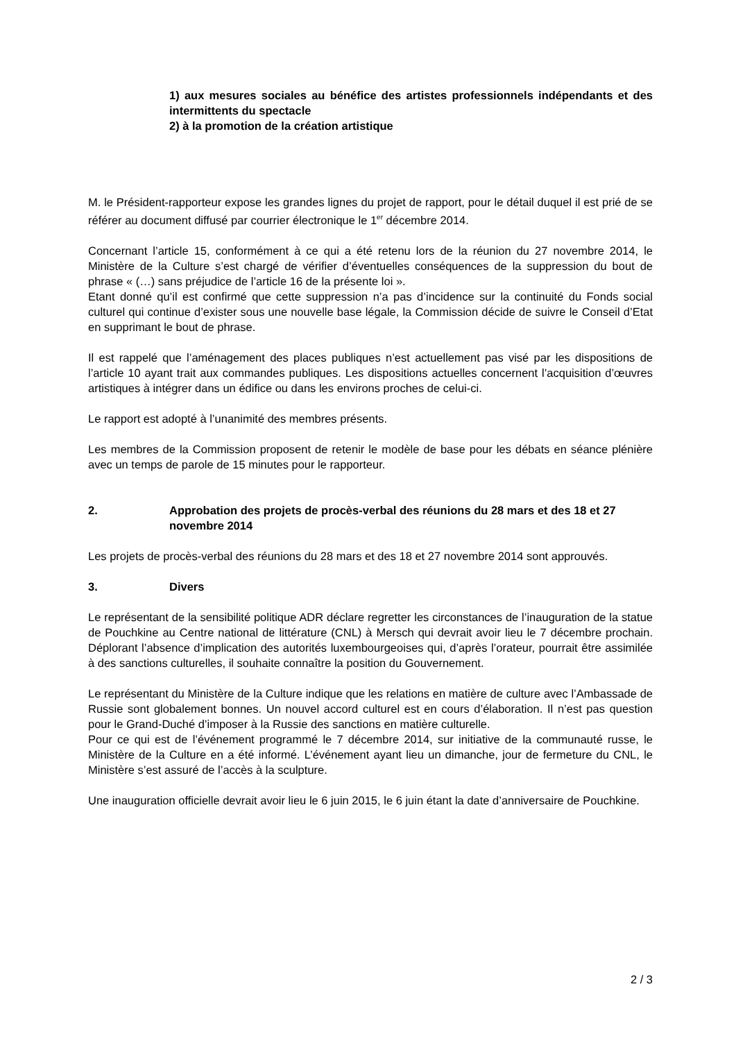1) aux mesures sociales au bénéfice des artistes professionnels indépendants et des intermittents du spectacle
2) à la promotion de la création artistique
M. le Président-rapporteur expose les grandes lignes du projet de rapport, pour le détail duquel il est prié de se référer au document diffusé par courrier électronique le 1<sup>er</sup> décembre 2014.
Concernant l’article 15, conformément à ce qui a été retenu lors de la réunion du 27 novembre 2014, le Ministère de la Culture s’est chargé de vérifier d’éventuelles conséquences de la suppression du bout de phrase « (…) sans préjudice de l’article 16 de la présente loi ».
Etant donné qu’il est confirmé que cette suppression n’a pas d’incidence sur la continuité du Fonds social culturel qui continue d’exister sous une nouvelle base légale, la Commission décide de suivre le Conseil d’Etat en supprimant le bout de phrase.
Il est rappelé que l’aménagement des places publiques n’est actuellement pas visé par les dispositions de l’article 10 ayant trait aux commandes publiques. Les dispositions actuelles concernent l’acquisition d’œuvres artistiques à intégrer dans un édifice ou dans les environs proches de celui-ci.
Le rapport est adopté à l’unanimité des membres présents.
Les membres de la Commission proposent de retenir le modèle de base pour les débats en séance plénière avec un temps de parole de 15 minutes pour le rapporteur.
2. Approbation des projets de procès-verbal des réunions du 28 mars et des 18 et 27 novembre 2014
Les projets de procès-verbal des réunions du 28 mars et des 18 et 27 novembre 2014 sont approuvés.
3. Divers
Le représentant de la sensibilité politique ADR déclare regretter les circonstances de l’inauguration de la statue de Pouchkine au Centre national de littérature (CNL) à Mersch qui devrait avoir lieu le 7 décembre prochain. Déplorant l’absence d’implication des autorités luxembourgeoises qui, d’après l’orateur, pourrait être assimilée à des sanctions culturelles, il souhaite connaître la position du Gouvernement.
Le représentant du Ministère de la Culture indique que les relations en matière de culture avec l’Ambassade de Russie sont globalement bonnes. Un nouvel accord culturel est en cours d’élaboration. Il n’est pas question pour le Grand-Duché d’imposer à la Russie des sanctions en matière culturelle.
Pour ce qui est de l’événement programmé le 7 décembre 2014, sur initiative de la communauté russe, le Ministère de la Culture en a été informé. L’événement ayant lieu un dimanche, jour de fermeture du CNL, le Ministère s’est assuré de l’accès à la sculpture.
Une inauguration officielle devrait avoir lieu le 6 juin 2015, le 6 juin étant la date d’anniversaire de Pouchkine.
2 / 3